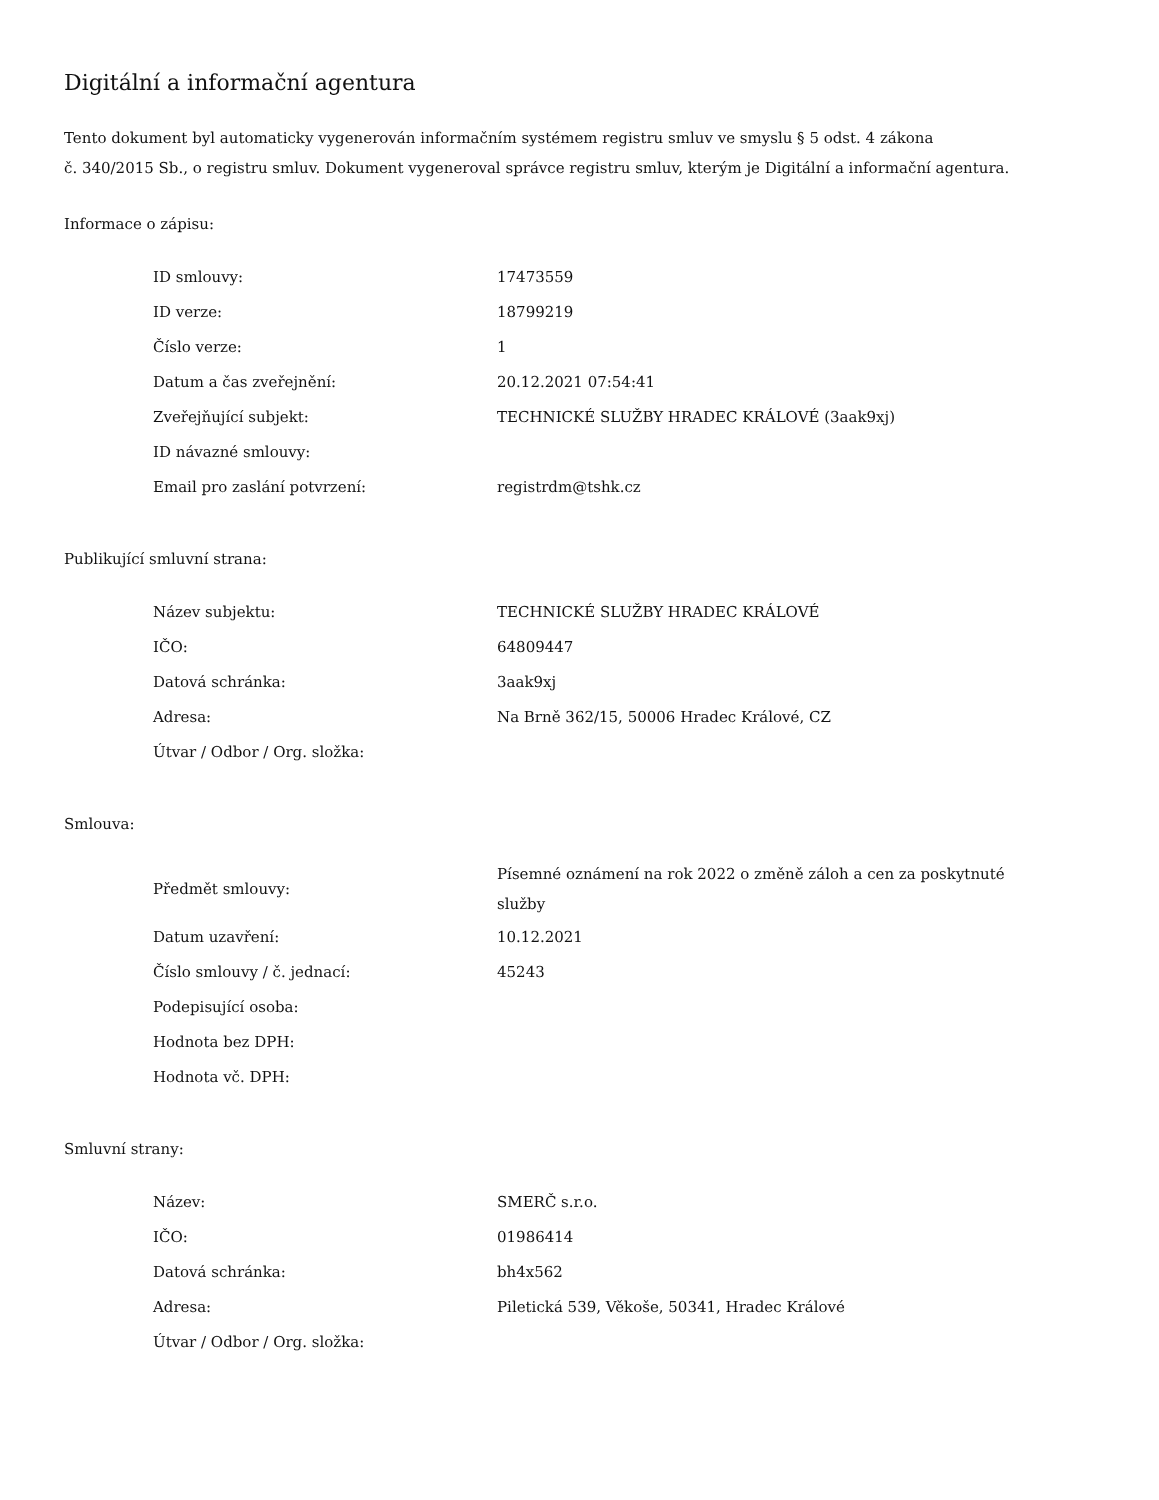Digitální a informační agentura
Tento dokument byl automaticky vygenerován informačním systémem registru smluv ve smyslu § 5 odst. 4 zákona
č. 340/2015 Sb., o registru smluv. Dokument vygeneroval správce registru smluv, kterým je Digitální a informační agentura.
Informace o zápisu:
| ID smlouvy: | 17473559 |
| ID verze: | 18799219 |
| Číslo verze: | 1 |
| Datum a čas zveřejnění: | 20.12.2021 07:54:41 |
| Zveřejňující subjekt: | TECHNICKÉ SLUŽBY HRADEC KRÁLOVÉ (3aak9xj) |
| ID návazné smlouvy: | |
| Email pro zaslání potvrzení: | registrdm@tshk.cz |
Publikující smluvní strana:
| Název subjektu: | TECHNICKÉ SLUŽBY HRADEC KRÁLOVÉ |
| IČO: | 64809447 |
| Datová schránka: | 3aak9xj |
| Adresa: | Na Brně 362/15, 50006 Hradec Králové, CZ |
| Útvar / Odbor / Org. složka: | |
Smlouva:
| Předmět smlouvy: | Písemné oznámení na rok 2022 o změně záloh a cen za poskytnuté služby |
| Datum uzavření: | 10.12.2021 |
| Číslo smlouvy / č. jednací: | 45243 |
| Podepisující osoba: | |
| Hodnota bez DPH: | |
| Hodnota vč. DPH: | |
Smluvní strany:
| Název: | SMERČ s.r.o. |
| IČO: | 01986414 |
| Datová schránka: | bh4x562 |
| Adresa: | Piletická 539, Věkoše, 50341, Hradec Králové |
| Útvar / Odbor / Org. složka: | |